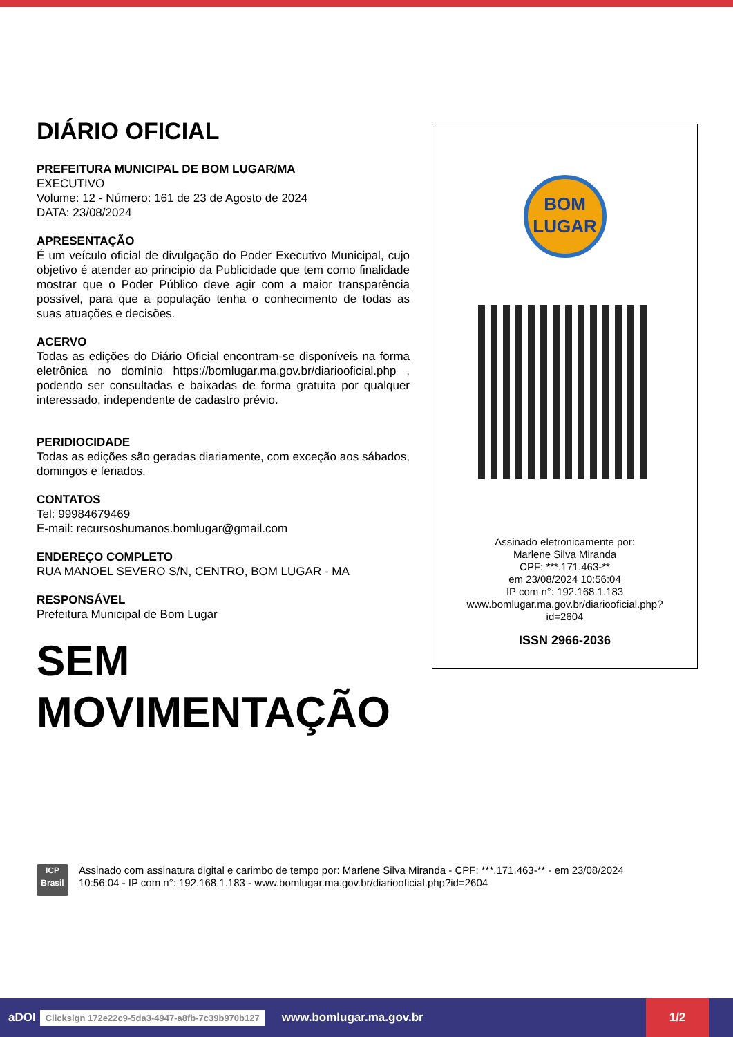DIÁRIO OFICIAL
PREFEITURA MUNICIPAL DE BOM LUGAR/MA
EXECUTIVO
Volume: 12 - Número: 161 de 23 de Agosto de 2024
DATA: 23/08/2024
APRESENTAÇÃO
É um veículo oficial de divulgação do Poder Executivo Municipal, cujo objetivo é atender ao principio da Publicidade que tem como finalidade mostrar que o Poder Público deve agir com a maior transparência possível, para que a população tenha o conhecimento de todas as suas atuações e decisões.
ACERVO
Todas as edições do Diário Oficial encontram-se disponíveis na forma eletrônica no domínio https://bomlugar.ma.gov.br/diariooficial.php , podendo ser consultadas e baixadas de forma gratuita por qualquer interessado, independente de cadastro prévio.
PERIDIOCIDADE
Todas as edições são geradas diariamente, com exceção aos sábados, domingos e feriados.
CONTATOS
Tel: 99984679469
E-mail: recursoshumanos.bomlugar@gmail.com
ENDEREÇO COMPLETO
RUA MANOEL SEVERO S/N, CENTRO, BOM LUGAR - MA
RESPONSÁVEL
Prefeitura Municipal de Bom Lugar
SEM
MOVIMENTAÇÃO
BOM
LUGAR
Assinado eletronicamente por:
Marlene Silva Miranda
CPF: ***.171.463-**
em 23/08/2024 10:56:04
IP com n°: 192.168.1.183
www.bomlugar.ma.gov.br/diariooficial.php?
id=2604
ISSN 2966-2036
ICP
Brasil
Assinado com assinatura digital e carimbo de tempo por: Marlene Silva Miranda - CPF: ***.171.463-** - em 23/08/2024
10:56:04 - IP com n°: 192.168.1.183 - www.bomlugar.ma.gov.br/diariooficial.php?id=2604
aDOI Clicksign 172e22c9-5da3-4947-a8fb-7c39b970b127 www.bomlugar.ma.gov.br
1/2